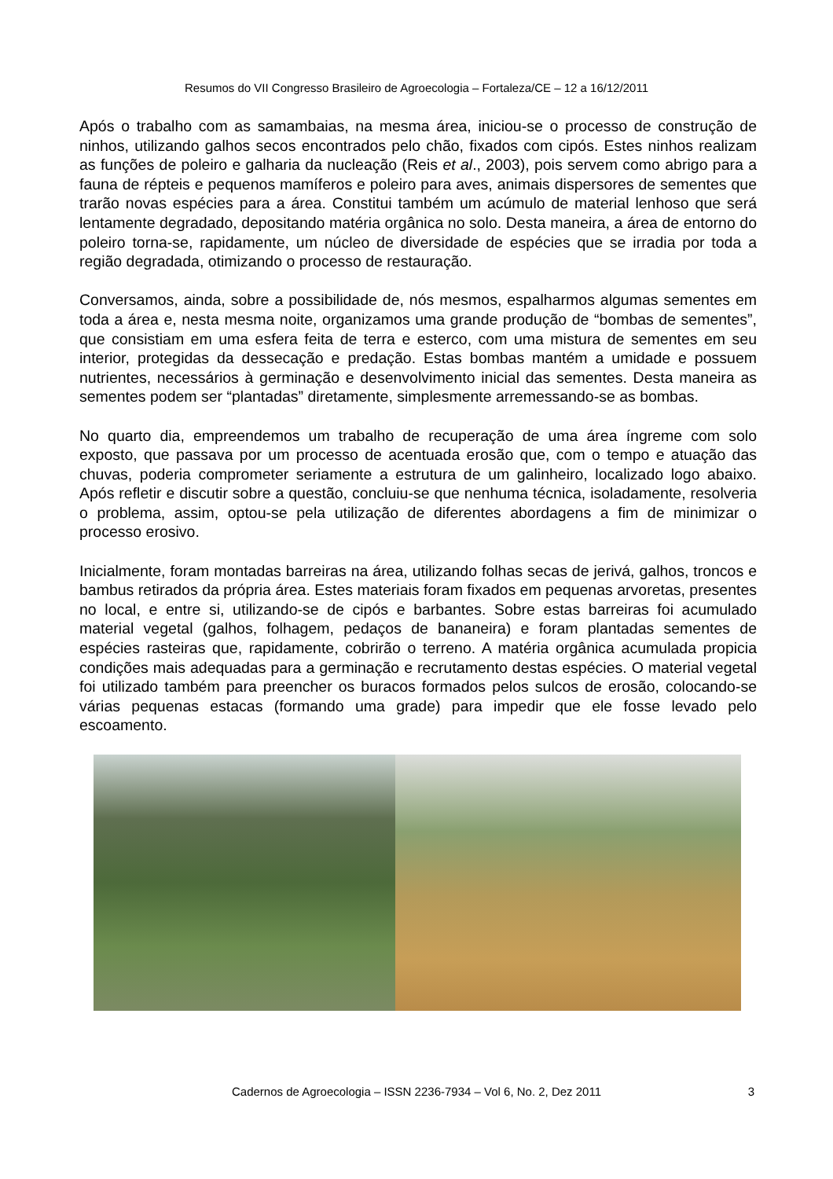Resumos do VII Congresso Brasileiro de Agroecologia – Fortaleza/CE – 12 a 16/12/2011
Após o trabalho com as samambaias, na mesma área, iniciou-se o processo de construção de ninhos, utilizando galhos secos encontrados pelo chão, fixados com cipós. Estes ninhos realizam as funções de poleiro e galharia da nucleação (Reis et al., 2003), pois servem como abrigo para a fauna de répteis e pequenos mamíferos e poleiro para aves, animais dispersores de sementes que trarão novas espécies para a área. Constitui também um acúmulo de material lenhoso que será lentamente degradado, depositando matéria orgânica no solo. Desta maneira, a área de entorno do poleiro torna-se, rapidamente, um núcleo de diversidade de espécies que se irradia por toda a região degradada, otimizando o processo de restauração.
Conversamos, ainda, sobre a possibilidade de, nós mesmos, espalharmos algumas sementes em toda a área e, nesta mesma noite, organizamos uma grande produção de “bombas de sementes”, que consistiam em uma esfera feita de terra e esterco, com uma mistura de sementes em seu interior, protegidas da dessecação e predação. Estas bombas mantém a umidade e possuem nutrientes, necessários à germinação e desenvolvimento inicial das sementes. Desta maneira as sementes podem ser “plantadas” diretamente, simplesmente arremessando-se as bombas.
No quarto dia, empreendemos um trabalho de recuperação de uma área íngreme com solo exposto, que passava por um processo de acentuada erosão que, com o tempo e atuação das chuvas, poderia comprometer seriamente a estrutura de um galinheiro, localizado logo abaixo. Após refletir e discutir sobre a questão, concluiu-se que nenhuma técnica, isoladamente, resolveria o problema, assim, optou-se pela utilização de diferentes abordagens a fim de minimizar o processo erosivo.
Inicialmente, foram montadas barreiras na área, utilizando folhas secas de jerivá, galhos, troncos e bambus retirados da própria área. Estes materiais foram fixados em pequenas arvoretas, presentes no local, e entre si, utilizando-se de cipós e barbantes. Sobre estas barreiras foi acumulado material vegetal (galhos, folhagem, pedaços de bananeira) e foram plantadas sementes de espécies rasteiras que, rapidamente, cobrirão o terreno. A matéria orgânica acumulada propicia condições mais adequadas para a germinação e recrutamento destas espécies. O material vegetal foi utilizado também para preencher os buracos formados pelos sulcos de erosão, colocando-se várias pequenas estacas (formando uma grade) para impedir que ele fosse levado pelo escoamento.
Cadernos de Agroecologia – ISSN 2236-7934 – Vol 6, No. 2, Dez 2011
3